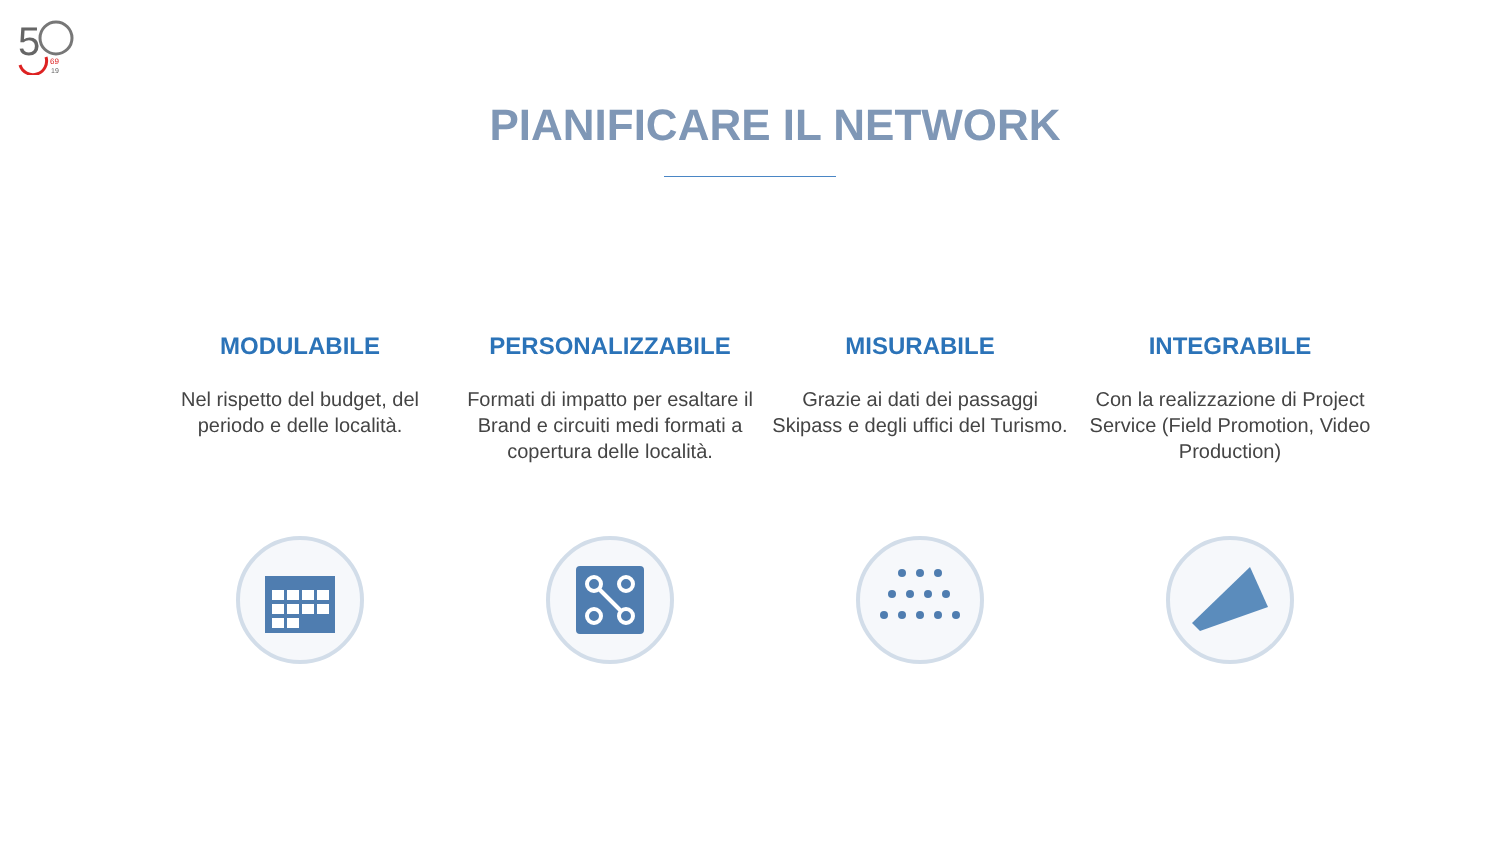5
69
19
PIANIFICARE IL NETWORK
MODULABILE
Nel rispetto del budget, del periodo e delle località.
PERSONALIZZABILE
Formati di impatto per esaltare il Brand e circuiti medi formati a copertura delle località.
MISURABILE
Grazie ai dati dei passaggi Skipass e degli uffici del Turismo.
INTEGRABILE
Con la realizzazione di Project Service (Field Promotion, Video Production)